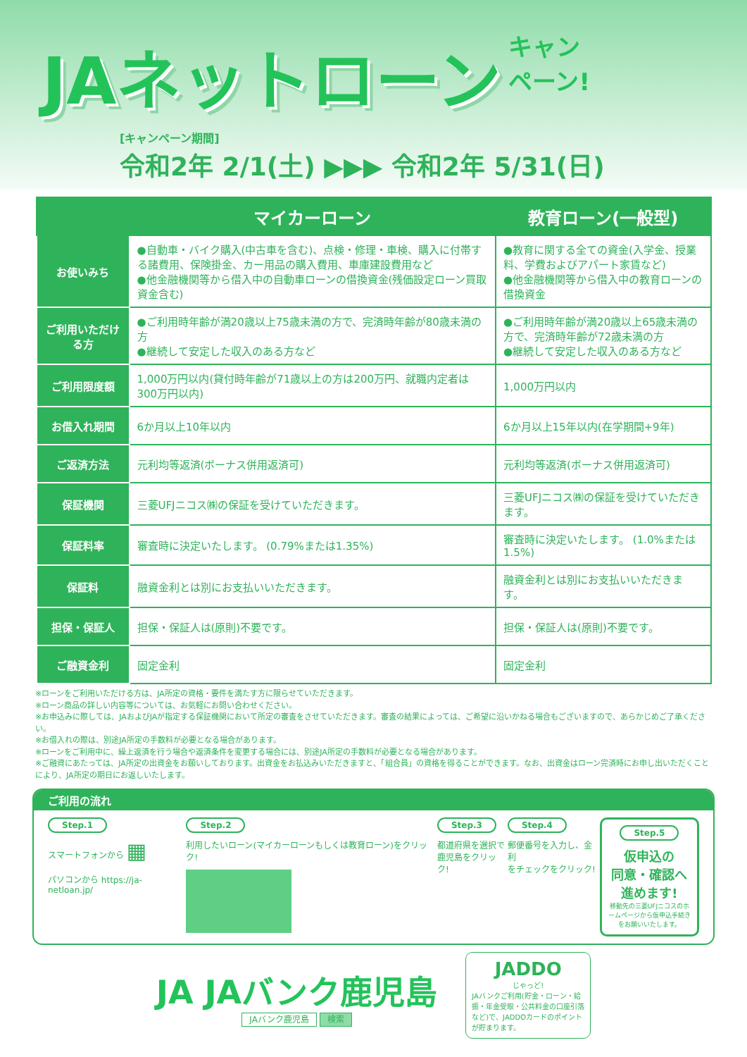JAネットローン
キャン
ペーン!
[キャンペーン期間]
令和2年 2/1(土) ▶▶▶ 令和2年 5/31(日)
| | マイカーローン | 教育ローン(一般型) |
| --- | --- | --- |
| お使いみち | ●自動車・バイク購入(中古車を含む)、点検・修理・車検、購入に付帯する諸費用、保険掛金、カー用品の購入費用、車庫建設費用など ●他金融機関等から借入中の自動車ローンの借換資金(残価設定ローン買取資金含む) | ●教育に関する全ての資金(入学金、授業料、学費およびアパート家賃など) ●他金融機関等から借入中の教育ローンの借換資金 |
| ご利用いただける方 | ●ご利用時年齢が満20歳以上75歳未満の方で、完済時年齢が80歳未満の方 ●継続して安定した収入のある方など | ●ご利用時年齢が満20歳以上65歳未満の方で、完済時年齢が72歳未満の方 ●継続して安定した収入のある方など |
| ご利用限度額 | 1,000万円以内(貸付時年齢が71歳以上の方は200万円、就職内定者は300万円以内) | 1,000万円以内 |
| お借入れ期間 | 6か月以上10年以内 | 6か月以上15年以内(在学期間+9年) |
| ご返済方法 | 元利均等返済(ボーナス併用返済可) | 元利均等返済(ボーナス併用返済可) |
| 保証機関 | 三菱UFJニコス㈱の保証を受けていただきます。 | 三菱UFJニコス㈱の保証を受けていただきます。 |
| 保証料率 | 審査時に決定いたします。 (0.79%または1.35%) | 審査時に決定いたします。 (1.0%または1.5%) |
| 保証料 | 融資金利とは別にお支払いいただきます。 | 融資金利とは別にお支払いいただきます。 |
| 担保・保証人 | 担保・保証人は(原則)不要です。 | 担保・保証人は(原則)不要です。 |
| ご融資金利 | 固定金利 | 固定金利 |
※ローンをご利用いただける方は、JA所定の資格・要件を満たす方に限らせていただきます。
※ローン商品の詳しい内容等については、お気軽にお問い合わせください。
※お申込みに際しては、JAおよびJAが指定する保証機関において所定の審査をさせていただきます。審査の結果によっては、ご希望に沿いかねる場合もございますので、あらかじめご了承ください。
※お借入れの際は、別途JA所定の手数料が必要となる場合があります。
※ローンをご利用中に、繰上返済を行う場合や返済条件を変更する場合には、別途JA所定の手数料が必要となる場合があります。
※ご融資にあたっては、JA所定の出資金をお願いしております。出資金をお払込みいただきますと、「組合員」の資格を得ることができます。なお、出資金はローン完済時にお申し出いただくことにより、JA所定の期日にお返しいたします。
ご利用の流れ
Step.1
スマートフォンから ▦
パソコンから https://ja-netloan.jp/
Step.2
利用したいローン(マイカーローンもしくは教育ローン)をクリック!
Step.3
都道府県を選択で
鹿児島をクリック!
Step.4
郵便番号を入力し、金利
をチェックをクリック!
Step.5
仮申込の
同意・確認へ
進めます!
移動先の三菱UFJニコスのホームページから仮申込手続きをお願いいたします。
JA JAバンク鹿児島
JAバンク鹿児島 検索
JADDO
じゃっど!
JAバンクご利用(貯金・ローン・給振・年金受取・公共料金の口座引落など)で、JADDOカードのポイントが貯まります。